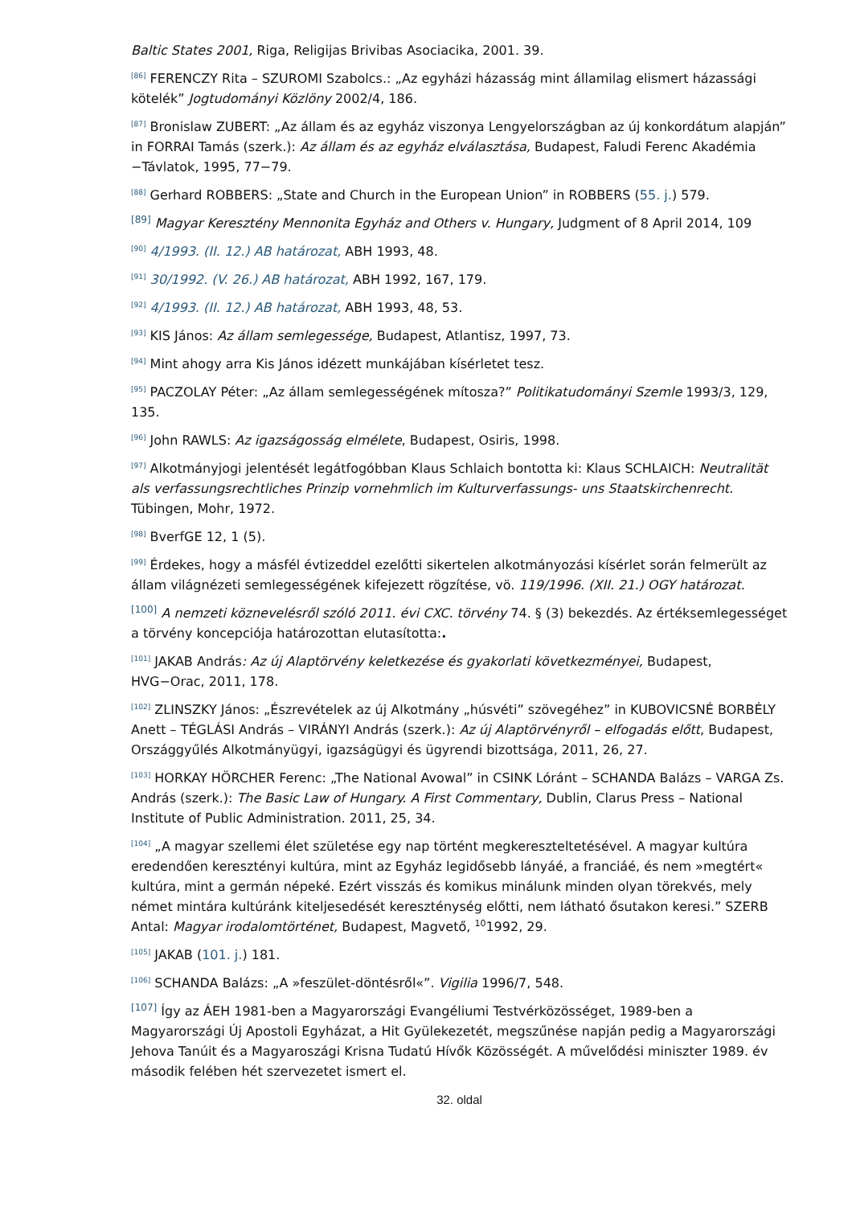Baltic States 2001, Riga, Religijas Brivibas Asociacika, 2001. 39.
<sup>[86]</sup> FERENCZY Rita – SZUROMI Szabolcs.: „Az egyházi házasság mint államilag elismert házassági kötelék” Jogtudományi Közlöny 2002/4, 186.
<sup>[87]</sup> Bronislaw ZUBERT: „Az állam és az egyház viszonya Lengyelországban az új konkordátum alapján” in FORRAI Tamás (szerk.): Az állam és az egyház elválasztása, Budapest, Faludi Ferenc Akadémia −Távlatok, 1995, 77−79.
<sup>[88]</sup> Gerhard ROBBERS: „State and Church in the European Union” in ROBBERS (55. j.) 579.
<sup>[89]</sup> Magyar Keresztény Mennonita Egyház and Others v. Hungary, Judgment of 8 April 2014, 109
<sup>[90]</sup> 4/1993. (II. 12.) AB határozat, ABH 1993, 48.
<sup>[91]</sup> 30/1992. (V. 26.) AB határozat, ABH 1992, 167, 179.
<sup>[92]</sup> 4/1993. (II. 12.) AB határozat, ABH 1993, 48, 53.
<sup>[93]</sup> KIS János: Az állam semlegessége, Budapest, Atlantisz, 1997, 73.
<sup>[94]</sup> Mint ahogy arra Kis János idézett munkájában kísérletet tesz.
<sup>[95]</sup> PACZOLAY Péter: „Az állam semlegességének mítosza?” Politikatudományi Szemle 1993/3, 129, 135.
<sup>[96]</sup> John RAWLS: Az igazságosság elmélete, Budapest, Osiris, 1998.
<sup>[97]</sup> Alkotmányjogi jelentését legátfogóbban Klaus Schlaich bontotta ki: Klaus SCHLAICH: Neutralität als verfassungsrechtliches Prinzip vornehmlich im Kulturverfassungs- uns Staatskirchenrecht. Tübingen, Mohr, 1972.
<sup>[98]</sup> BverfGE 12, 1 (5).
<sup>[99]</sup> Érdekes, hogy a másfél évtizeddel ezelőtti sikertelen alkotmányozási kísérlet során felmerült az állam világnézeti semlegességének kifejezett rögzítése, vö. 119/1996. (XII. 21.) OGY határozat.
<sup>[100]</sup> A nemzeti köznevelésről szóló 2011. évi CXC. törvény 74. § (3) bekezdés. Az értéksemlegességet a törvény koncepciója határozottan elutasította:.
<sup>[101]</sup> JAKAB András: Az új Alaptörvény keletkezése és gyakorlati következményei, Budapest, HVG−Orac, 2011, 178.
<sup>[102]</sup> ZLINSZKY János: „Észrevételek az új Alkotmány „húsvéti” szövegéhez” in KUBOVICSNÉ BORBÉLY Anett – TÉGLÁSI András – VIRÁNYI András (szerk.): Az új Alaptörvényről – elfogadás előtt, Budapest, Országgyűlés Alkotmányügyi, igazságügyi és ügyrendi bizottsága, 2011, 26, 27.
<sup>[103]</sup> HORKAY HÖRCHER Ferenc: „The National Avowal” in CSINK Lóránt – SCHANDA Balázs – VARGA Zs. András (szerk.): The Basic Law of Hungary. A First Commentary, Dublin, Clarus Press – National Institute of Public Administration. 2011, 25, 34.
<sup>[104]</sup> „A magyar szellemi élet születése egy nap történt megkereszteltetésével. A magyar kultúra eredendően keresztényi kultúra, mint az Egyház legidősebb lányáé, a franciáé, és nem »megtért« kultúra, mint a germán népeké. Ezért visszás és komikus minálunk minden olyan törekvés, mely német mintára kultúránk kiteljesedését kereszténység előtti, nem látható ősutakon keresi.” SZERB Antal: Magyar irodalomtörténet, Budapest, Magvető, <sup>10</sup>1992, 29.
<sup>[105]</sup> JAKAB (101. j.) 181.
<sup>[106]</sup> SCHANDA Balázs: „A »feszület-döntésről«”. Vigilia 1996/7, 548.
<sup>[107]</sup> Így az ÁEH 1981-ben a Magyarországi Evangéliumi Testvérközösséget, 1989-ben a Magyarországi Új Apostoli Egyházat, a Hit Gyülekezetét, megszűnése napján pedig a Magyarországi Jehova Tanúit és a Magyaroszági Krisna Tudatú Hívők Közösségét. A művelődési miniszter 1989. év második felében hét szervezetet ismert el.
32. oldal